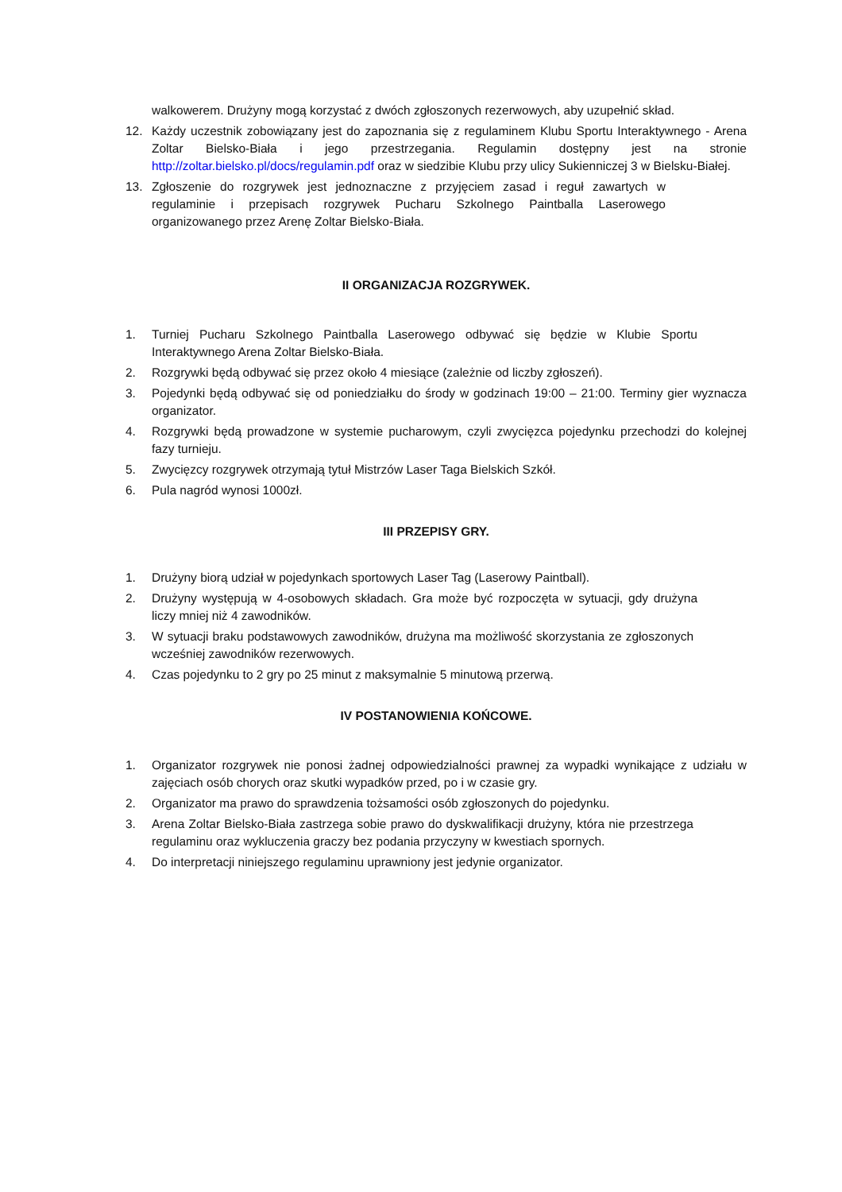walkowerem. Drużyny mogą korzystać z dwóch zgłoszonych rezerwowych, aby uzupełnić skład.
12. Każdy uczestnik zobowiązany jest do zapoznania się z regulaminem Klubu Sportu Interaktywnego - Arena Zoltar Bielsko-Biała i jego przestrzegania. Regulamin dostępny jest na stronie http://zoltar.bielsko.pl/docs/regulamin.pdf oraz w siedzibie Klubu przy ulicy Sukienniczej 3 w Bielsku-Białej.
13. Zgłoszenie do rozgrywek jest jednoznaczne z przyjęciem zasad i reguł zawartych w regulaminie i przepisach rozgrywek Pucharu Szkolnego Paintballa Laserowego organizowanego przez Arenę Zoltar Bielsko-Biała.
II ORGANIZACJA ROZGRYWEK.
1. Turniej Pucharu Szkolnego Paintballa Laserowego odbywać się będzie w Klubie Sportu Interaktywnego Arena Zoltar Bielsko-Biała.
2. Rozgrywki będą odbywać się przez około 4 miesiące (zależnie od liczby zgłoszeń).
3. Pojedynki będą odbywać się od poniedziałku do środy w godzinach 19:00 – 21:00. Terminy gier wyznacza organizator.
4. Rozgrywki będą prowadzone w systemie pucharowym, czyli zwycięzca pojedynku przechodzi do kolejnej fazy turnieju.
5. Zwycięzcy rozgrywek otrzymają tytuł Mistrzów Laser Taga Bielskich Szkół.
6. Pula nagród wynosi 1000zł.
III PRZEPISY GRY.
1. Drużyny biorą udział w pojedynkach sportowych Laser Tag (Laserowy Paintball).
2. Drużyny występują w 4-osobowych składach. Gra może być rozpoczęta w sytuacji, gdy drużyna liczy mniej niż 4 zawodników.
3. W sytuacji braku podstawowych zawodników, drużyna ma możliwość skorzystania ze zgłoszonych wcześniej zawodników rezerwowych.
4. Czas pojedynku to 2 gry po 25 minut z maksymalnie 5 minutową przerwą.
IV POSTANOWIENIA KOŃCOWE.
1. Organizator rozgrywek nie ponosi żadnej odpowiedzialności prawnej za wypadki wynikające z udziału w zajęciach osób chorych oraz skutki wypadków przed, po i w czasie gry.
2. Organizator ma prawo do sprawdzenia tożsamości osób zgłoszonych do pojedynku.
3. Arena Zoltar Bielsko-Biała zastrzega sobie prawo do dyskwalifikacji drużyny, która nie przestrzega regulaminu oraz wykluczenia graczy bez podania przyczyny w kwestiach spornych.
4. Do interpretacji niniejszego regulaminu uprawniony jest jedynie organizator.